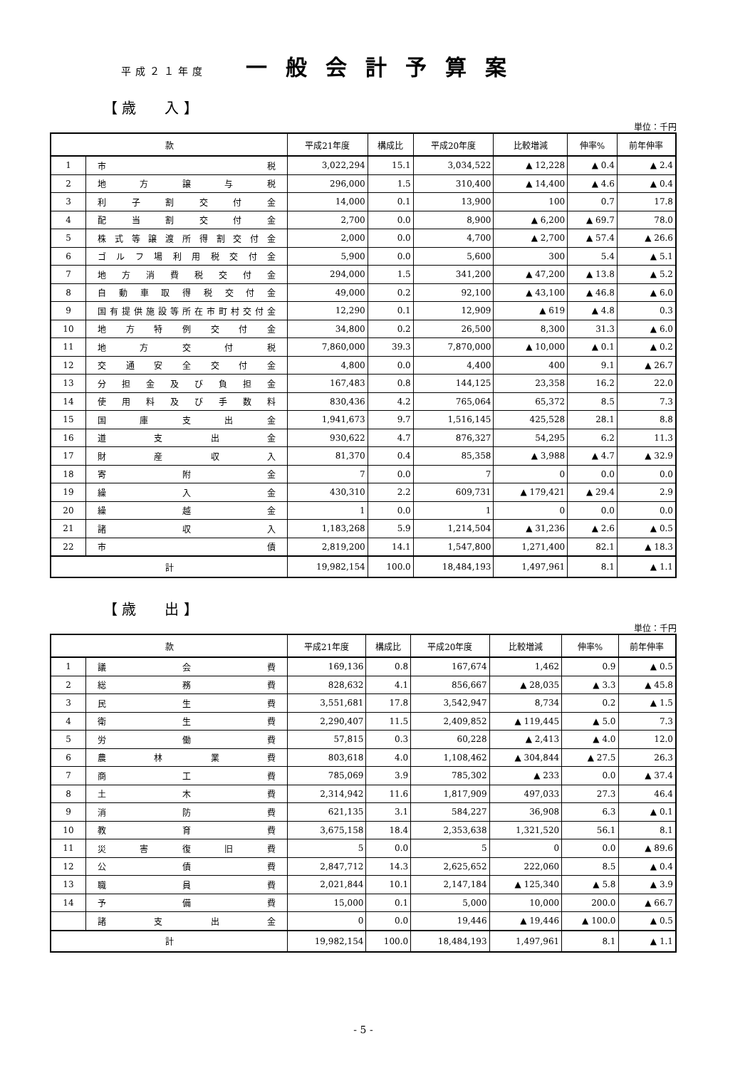平成２１年度 一般会計予算案
【 歳　　入 】
単位：千円
| 款 | | 平成21年度 | 構成比 | 平成20年度 | 比較増減 | 伸率% | 前年伸率 |
| --- | --- | --- | --- | --- | --- | --- | --- |
| 1 | 市 税 | 3,022,294 | 15.1 | 3,034,522 | ▲ 12,228 | ▲ 0.4 | ▲ 2.4 |
| 2 | 地 方 譲 与 税 | 296,000 | 1.5 | 310,400 | ▲ 14,400 | ▲ 4.6 | ▲ 0.4 |
| 3 | 利 子 割 交 付 金 | 14,000 | 0.1 | 13,900 | 100 | 0.7 | 17.8 |
| 4 | 配 当 割 交 付 金 | 2,700 | 0.0 | 8,900 | ▲ 6,200 | ▲ 69.7 | 78.0 |
| 5 | 株式等譲渡所得割交付金 | 2,000 | 0.0 | 4,700 | ▲ 2,700 | ▲ 57.4 | ▲ 26.6 |
| 6 | ゴルフ場利用税交付金 | 5,900 | 0.0 | 5,600 | 300 | 5.4 | ▲ 5.1 |
| 7 | 地方消費税交付金 | 294,000 | 1.5 | 341,200 | ▲ 47,200 | ▲ 13.8 | ▲ 5.2 |
| 8 | 自動車取得税交付金 | 49,000 | 0.2 | 92,100 | ▲ 43,100 | ▲ 46.8 | ▲ 6.0 |
| 9 | 国有提供施設等所在市町村交付金 | 12,290 | 0.1 | 12,909 | ▲ 619 | ▲ 4.8 | 0.3 |
| 10 | 地方特例交付金 | 34,800 | 0.2 | 26,500 | 8,300 | 31.3 | ▲ 6.0 |
| 11 | 地 方 交 付 税 | 7,860,000 | 39.3 | 7,870,000 | ▲ 10,000 | ▲ 0.1 | ▲ 0.2 |
| 12 | 交通安全交付金 | 4,800 | 0.0 | 4,400 | 400 | 9.1 | ▲ 26.7 |
| 13 | 分担金及び負担金 | 167,483 | 0.8 | 144,125 | 23,358 | 16.2 | 22.0 |
| 14 | 使用料及び手数料 | 830,436 | 4.2 | 765,064 | 65,372 | 8.5 | 7.3 |
| 15 | 国 庫 支 出 金 | 1,941,673 | 9.7 | 1,516,145 | 425,528 | 28.1 | 8.8 |
| 16 | 道 支 出 金 | 930,622 | 4.7 | 876,327 | 54,295 | 6.2 | 11.3 |
| 17 | 財 産 収 入 | 81,370 | 0.4 | 85,358 | ▲ 3,988 | ▲ 4.7 | ▲ 32.9 |
| 18 | 寄 附 金 | 7 | 0.0 | 7 | 0 | 0.0 | 0.0 |
| 19 | 繰 入 金 | 430,310 | 2.2 | 609,731 | ▲ 179,421 | ▲ 29.4 | 2.9 |
| 20 | 繰 越 金 | 1 | 0.0 | 1 | 0 | 0.0 | 0.0 |
| 21 | 諸 収 入 | 1,183,268 | 5.9 | 1,214,504 | ▲ 31,236 | ▲ 2.6 | ▲ 0.5 |
| 22 | 市 債 | 2,819,200 | 14.1 | 1,547,800 | 1,271,400 | 82.1 | ▲ 18.3 |
| 計 | | 19,982,154 | 100.0 | 18,484,193 | 1,497,961 | 8.1 | ▲ 1.1 |
【 歳　　出 】
単位：千円
| 款 | | 平成21年度 | 構成比 | 平成20年度 | 比較増減 | 伸率% | 前年伸率 |
| --- | --- | --- | --- | --- | --- | --- | --- |
| 1 | 議 会 費 | 169,136 | 0.8 | 167,674 | 1,462 | 0.9 | ▲ 0.5 |
| 2 | 総 務 費 | 828,632 | 4.1 | 856,667 | ▲ 28,035 | ▲ 3.3 | ▲ 45.8 |
| 3 | 民 生 費 | 3,551,681 | 17.8 | 3,542,947 | 8,734 | 0.2 | ▲ 1.5 |
| 4 | 衛 生 費 | 2,290,407 | 11.5 | 2,409,852 | ▲ 119,445 | ▲ 5.0 | 7.3 |
| 5 | 労 働 費 | 57,815 | 0.3 | 60,228 | ▲ 2,413 | ▲ 4.0 | 12.0 |
| 6 | 農 林 業 費 | 803,618 | 4.0 | 1,108,462 | ▲ 304,844 | ▲ 27.5 | 26.3 |
| 7 | 商 工 費 | 785,069 | 3.9 | 785,302 | ▲ 233 | 0.0 | ▲ 37.4 |
| 8 | 土 木 費 | 2,314,942 | 11.6 | 1,817,909 | 497,033 | 27.3 | 46.4 |
| 9 | 消 防 費 | 621,135 | 3.1 | 584,227 | 36,908 | 6.3 | ▲ 0.1 |
| 10 | 教 育 費 | 3,675,158 | 18.4 | 2,353,638 | 1,321,520 | 56.1 | 8.1 |
| 11 | 災 害 復 旧 費 | 5 | 0.0 | 5 | 0 | 0.0 | ▲ 89.6 |
| 12 | 公 債 費 | 2,847,712 | 14.3 | 2,625,652 | 222,060 | 8.5 | ▲ 0.4 |
| 13 | 職 員 費 | 2,021,844 | 10.1 | 2,147,184 | ▲ 125,340 | ▲ 5.8 | ▲ 3.9 |
| 14 | 予 備 費 | 15,000 | 0.1 | 5,000 | 10,000 | 200.0 | ▲ 66.7 |
| | 諸 支 出 金 | 0 | 0.0 | 19,446 | ▲ 19,446 | ▲ 100.0 | ▲ 0.5 |
| 計 | | 19,982,154 | 100.0 | 18,484,193 | 1,497,961 | 8.1 | ▲ 1.1 |
- 5 -